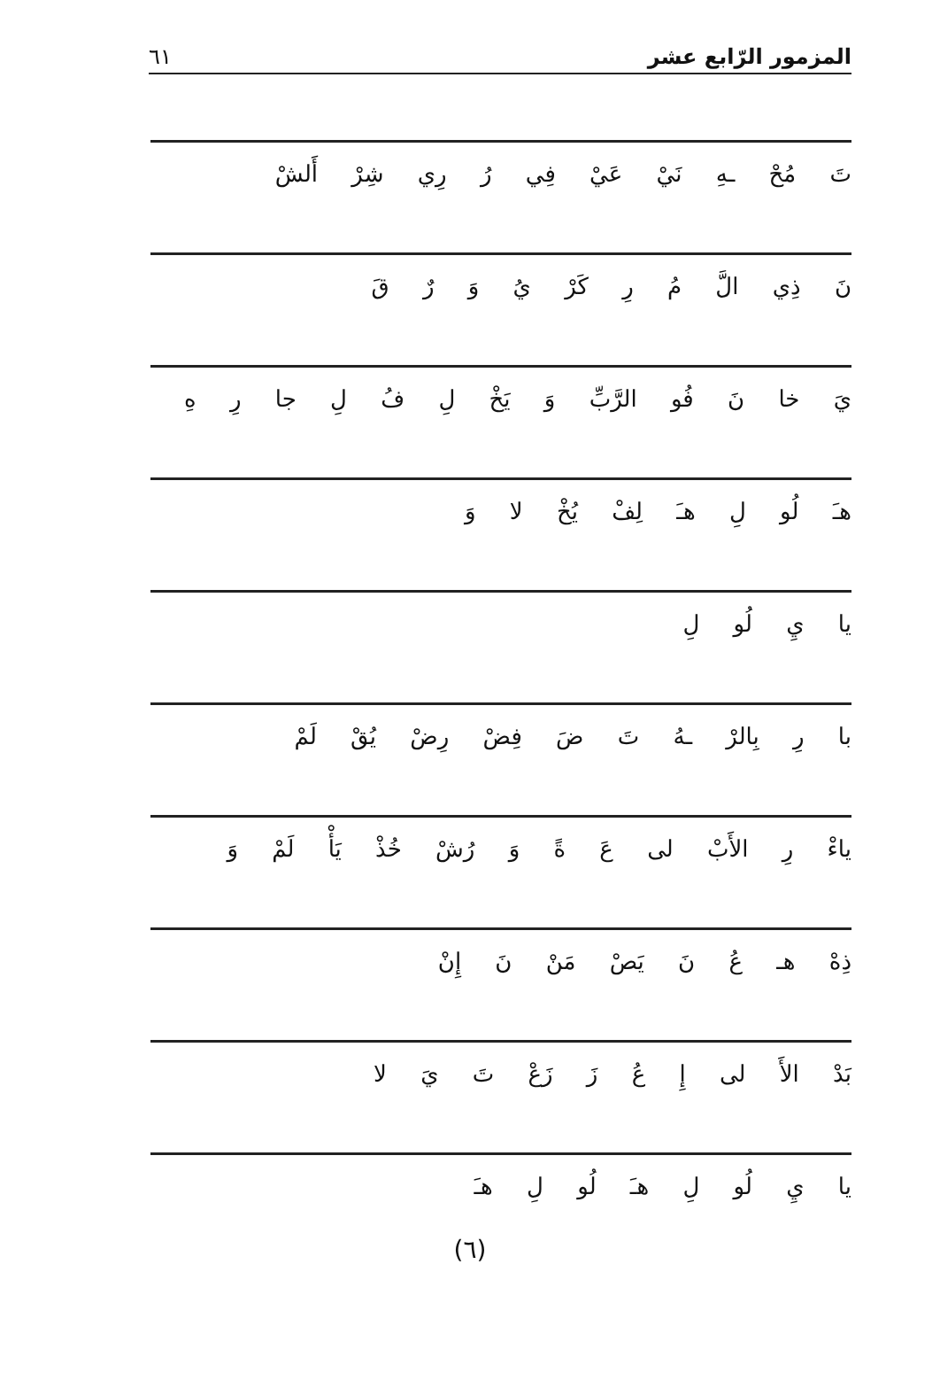المزمور الرّابع عشر
٦١
تَ مُحْ ـهِ نَيْ عَيْ فِي رُ رِي شِرْ أَلشْ
نَ ذِي الَّ مُ رِ كَرْ يُ وَ رٌ قَ
يَ خا نَ فُو الرَّبِّ وَ يَخْ لِ فُ لِ جا رِ هِ
هـَ لُو لِ هـَ لِفْ يُخْ لا وَ
يا يِ لُو لِ
با رِ بِالرْ ـهُ تَ ضَ فِضْ رِضْ يُقْ لَمْ
ياءْ رِ الأَبْ لى عَ ةً وَ رُشْ خُذْ يَأْ لَمْ وَ
ذِهْ هـ عُ نَ يَصْ مَنْ نَ إِنْ
بَدْ الأَ لى إِ عُ زَ زَعْ تَ يَ لا
يا يِ لُو لِ هـَ لُو لِ هـَ
(٦)